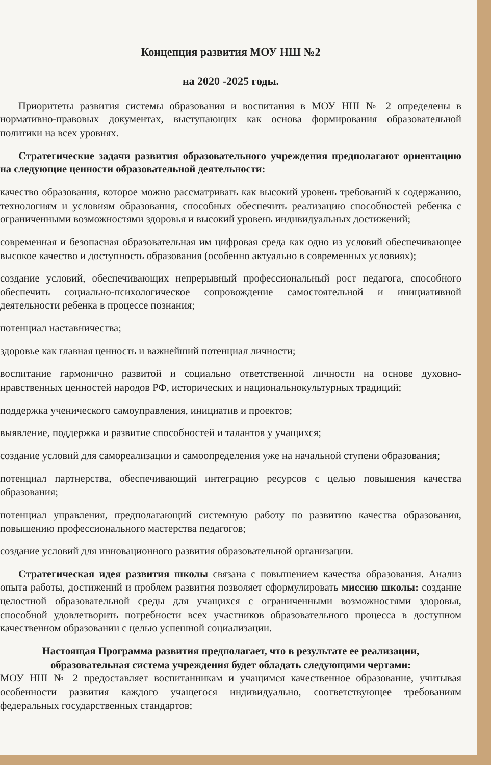Концепция развития МОУ НШ №2
на 2020 -2025 годы.
Приоритеты развития системы образования и воспитания в МОУ НШ № 2 определены в нормативно-правовых документах, выступающих как основа формирования образовательной политики на всех уровнях.
Стратегические задачи развития образовательного учреждения предполагают ориентацию на следующие ценности образовательной деятельности:
качество образования, которое можно рассматривать как высокий уровень требований к содержанию, технологиям и условиям образования, способных обеспечить реализацию способностей ребенка с ограниченными возможностями здоровья и высокий уровень индивидуальных достижений;
современная и безопасная образовательная им цифровая среда как одно из условий обеспечивающее высокое качество и доступность образования (особенно актуально в современных условиях);
создание условий, обеспечивающих непрерывный профессиональный рост педагога, способного обеспечить социально-психологическое сопровождение самостоятельной и инициативной деятельности ребенка в процессе познания;
потенциал наставничества;
здоровье как главная ценность и важнейший потенциал личности;
воспитание гармонично развитой и социально ответственной личности на основе духовно-нравственных ценностей народов РФ, исторических и национальнокультурных традиций;
поддержка ученического самоуправления, инициатив и проектов;
выявление, поддержка и развитие способностей и талантов у учащихся;
создание условий для самореализации и самоопределения уже на начальной ступени образования;
потенциал партнерства, обеспечивающий интеграцию ресурсов с целью повышения качества образования;
потенциал управления, предполагающий системную работу по развитию качества образования, повышению профессионального мастерства педагогов;
создание условий для инновационного развития образовательной организации.
Стратегическая идея развития школы связана с повышением качества образования. Анализ опыта работы, достижений и проблем развития позволяет сформулировать миссию школы: создание целостной образовательной среды для учащихся с ограниченными возможностями здоровья, способной удовлетворить потребности всех участников образовательного процесса в доступном качественном образовании с целью успешной социализации.
Настоящая Программа развития предполагает, что в результате ее реализации,
образовательная система учреждения будет обладать следующими чертами:
МОУ НШ № 2 предоставляет воспитанникам и учащимся качественное образование, учитывая особенности развития каждого учащегося индивидуально, соответствующее требованиям федеральных государственных стандартов;